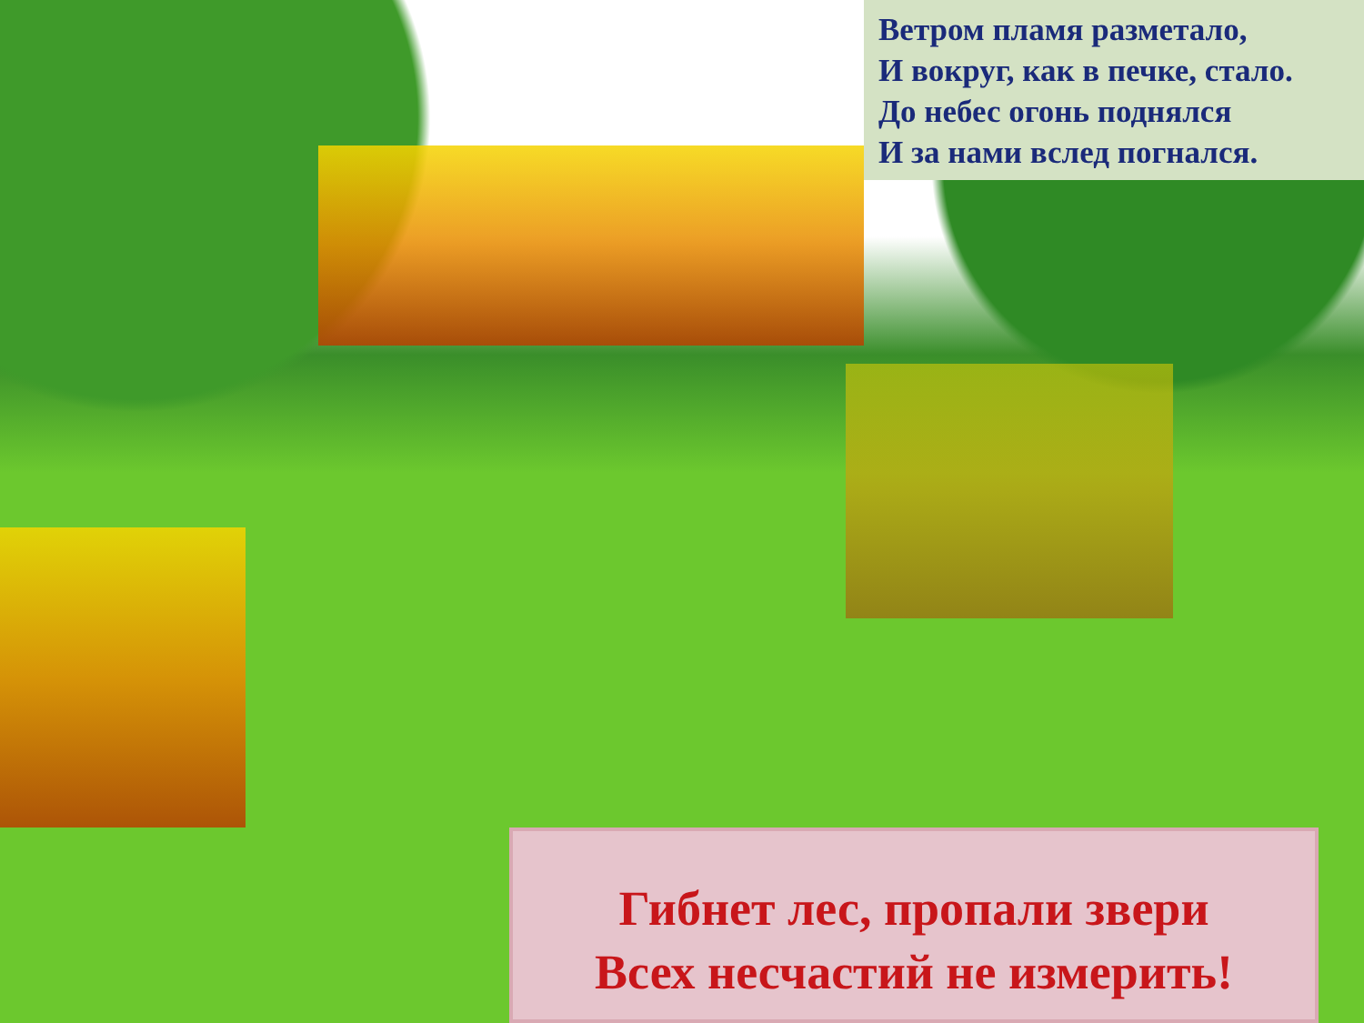Ветром пламя разметало,
И вокруг, как в печке, стало.
До небес огонь поднялся
И за нами вслед погнался.
Гибнет лес, пропали звери
Всех несчастий не измерить!